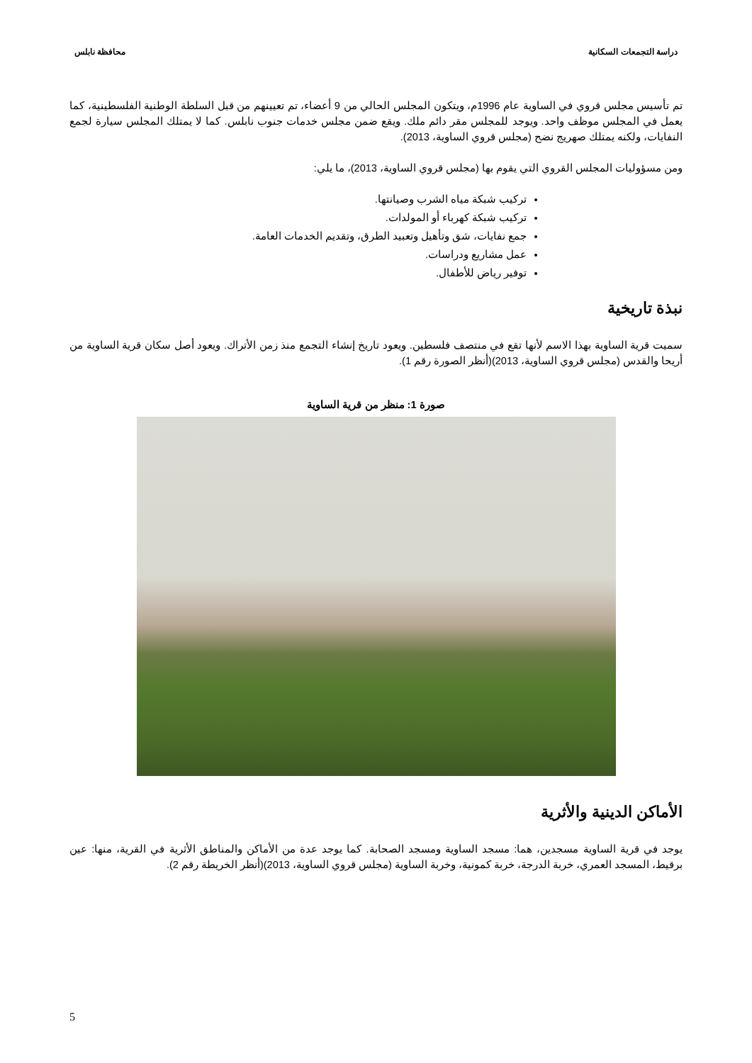دراسة التجمعات السكانية محافظة نابلس
تم تأسيس مجلس قروي في الساوية عام 1996م، ويتكون المجلس الحالي من 9 أعضاء، تم تعيينهم من قبل السلطة الوطنية الفلسطينية، كما يعمل في المجلس موظف واحد. ويوجد للمجلس مقر دائم ملك. ويقع ضمن مجلس خدمات جنوب نابلس. كما لا يمتلك المجلس سيارة لجمع النفايات، ولكنه يمتلك صهريج نضح (مجلس قروي الساوية، 2013).
ومن مسؤوليات المجلس القروي التي يقوم بها (مجلس قروي الساوية، 2013)، ما يلي:
تركيب شبكة مياه الشرب وصيانتها.
تركيب شبكة كهرباء أو المولدات.
جمع نفايات، شق وتأهيل وتعبيد الطرق، وتقديم الخدمات العامة.
عمل مشاريع ودراسات.
توفير رياض للأطفال.
نبذة تاريخية
سميت قرية الساوية بهذا الاسم لأنها تقع في منتصف فلسطين. ويعود تاريخ إنشاء التجمع منذ زمن الأتراك. ويعود أصل سكان قرية الساوية من أريحا والقدس (مجلس قروي الساوية، 2013)(أنظر الصورة رقم 1).
صورة 1: منظر من قرية الساوية
الأماكن الدينية والأثرية
يوجد في قرية الساوية مسجدين، هما: مسجد الساوية ومسجد الصحابة. كما يوجد عدة من الأماكن والمناطق الأثرية في القرية، منها: عين برقيط، المسجد العمري، خربة الدرجة، خربة كمونية، وخربة الساوية (مجلس قروي الساوية، 2013)(أنظر الخريطة رقم 2).
5